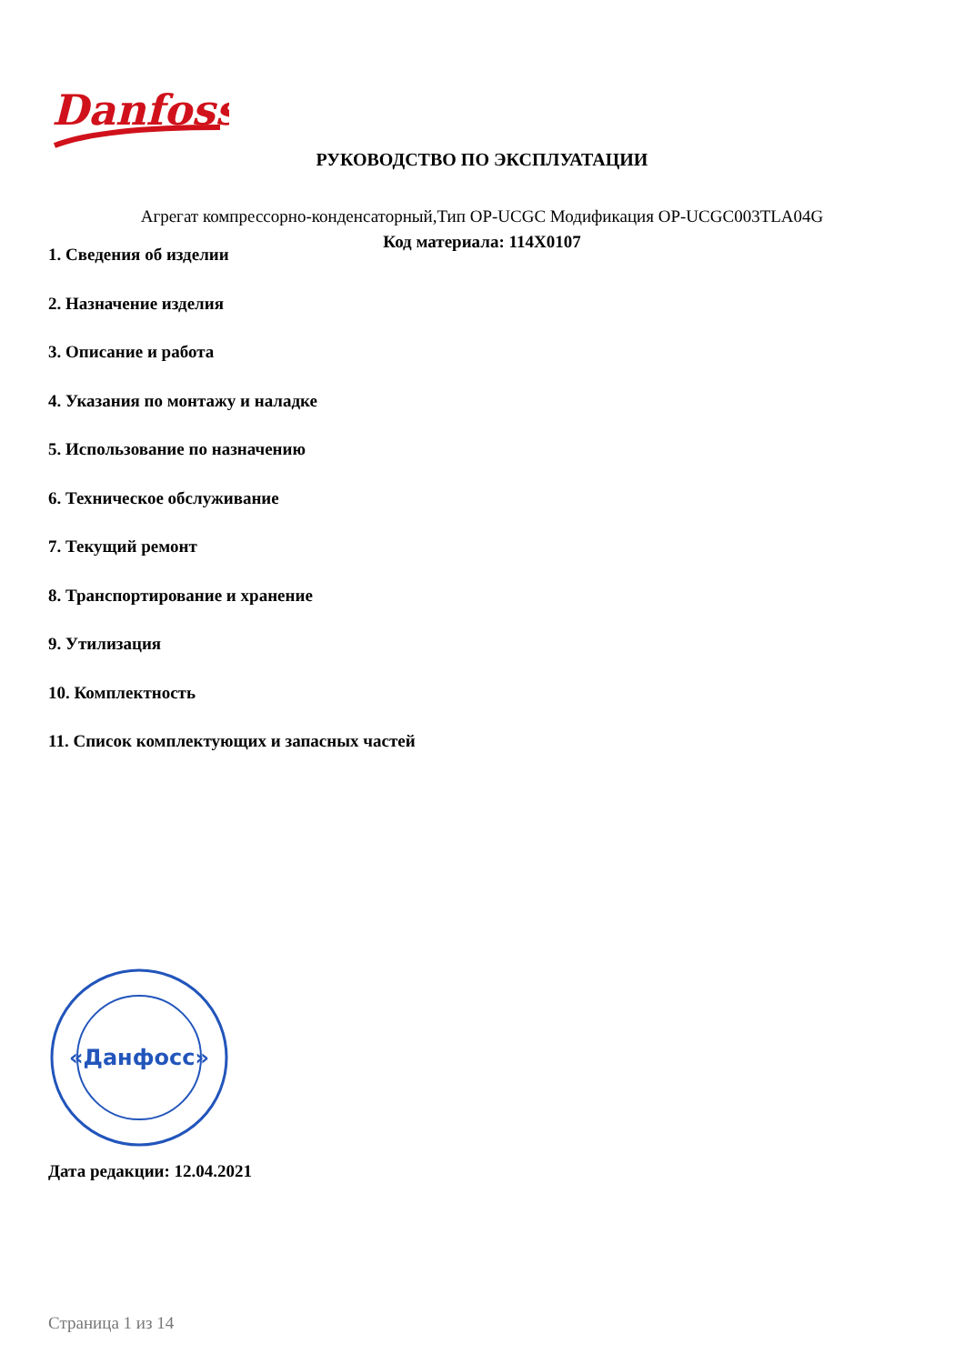Danfoss
РУКОВОДСТВО ПО ЭКСПЛУАТАЦИИ
Агрегат компрессорно-конденсаторный,Тип OP-UCGC Модификация OP-UCGC003TLA04G
Код материала: 114X0107
1. Сведения об изделии
2. Назначение изделия
3. Описание и работа
4. Указания по монтажу и наладке
5. Использование по назначению
6. Техническое обслуживание
7. Текущий ремонт
8. Транспортирование и хранение
9. Утилизация
10. Комплектность
11. Список комплектующих и запасных частей
«Данфосс»
Дата редакции: 12.04.2021
Страница 1 из 14